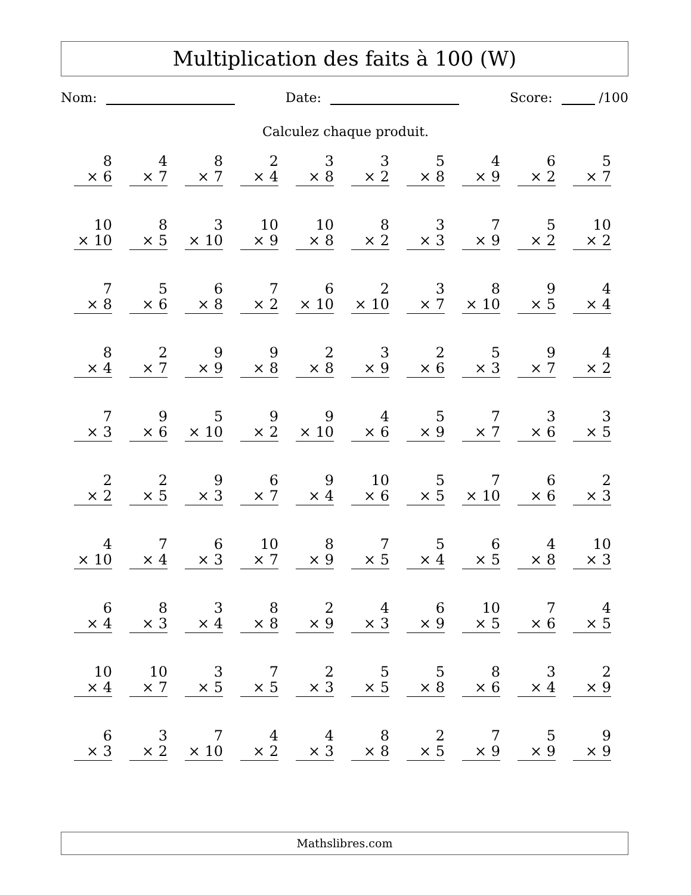Multiplication des faits à 100 (W)
Nom: Date: Score: /100
Calculez chaque produit.
| 8 × 6 | 4 × 7 | 8 × 7 | 2 × 4 | 3 × 8 | 3 × 2 | 5 × 8 | 4 × 9 | 6 × 2 | 5 × 7 |
| 10 × 10 | 8 × 5 | 3 × 10 | 10 × 9 | 10 × 8 | 8 × 2 | 3 × 3 | 7 × 9 | 5 × 2 | 10 × 2 |
| 7 × 8 | 5 × 6 | 6 × 8 | 7 × 2 | 6 × 10 | 2 × 10 | 3 × 7 | 8 × 10 | 9 × 5 | 4 × 4 |
| 8 × 4 | 2 × 7 | 9 × 9 | 9 × 8 | 2 × 8 | 3 × 9 | 2 × 6 | 5 × 3 | 9 × 7 | 4 × 2 |
| 7 × 3 | 9 × 6 | 5 × 10 | 9 × 2 | 9 × 10 | 4 × 6 | 5 × 9 | 7 × 7 | 3 × 6 | 3 × 5 |
| 2 × 2 | 2 × 5 | 9 × 3 | 6 × 7 | 9 × 4 | 10 × 6 | 5 × 5 | 7 × 10 | 6 × 6 | 2 × 3 |
| 4 × 10 | 7 × 4 | 6 × 3 | 10 × 7 | 8 × 9 | 7 × 5 | 5 × 4 | 6 × 5 | 4 × 8 | 10 × 3 |
| 6 × 4 | 8 × 3 | 3 × 4 | 8 × 8 | 2 × 9 | 4 × 3 | 6 × 9 | 10 × 5 | 7 × 6 | 4 × 5 |
| 10 × 4 | 10 × 7 | 3 × 5 | 7 × 5 | 2 × 3 | 5 × 5 | 5 × 8 | 8 × 6 | 3 × 4 | 2 × 9 |
| 6 × 3 | 3 × 2 | 7 × 10 | 4 × 2 | 4 × 3 | 8 × 8 | 2 × 5 | 7 × 9 | 5 × 9 | 9 × 9 |
Mathslibres.com